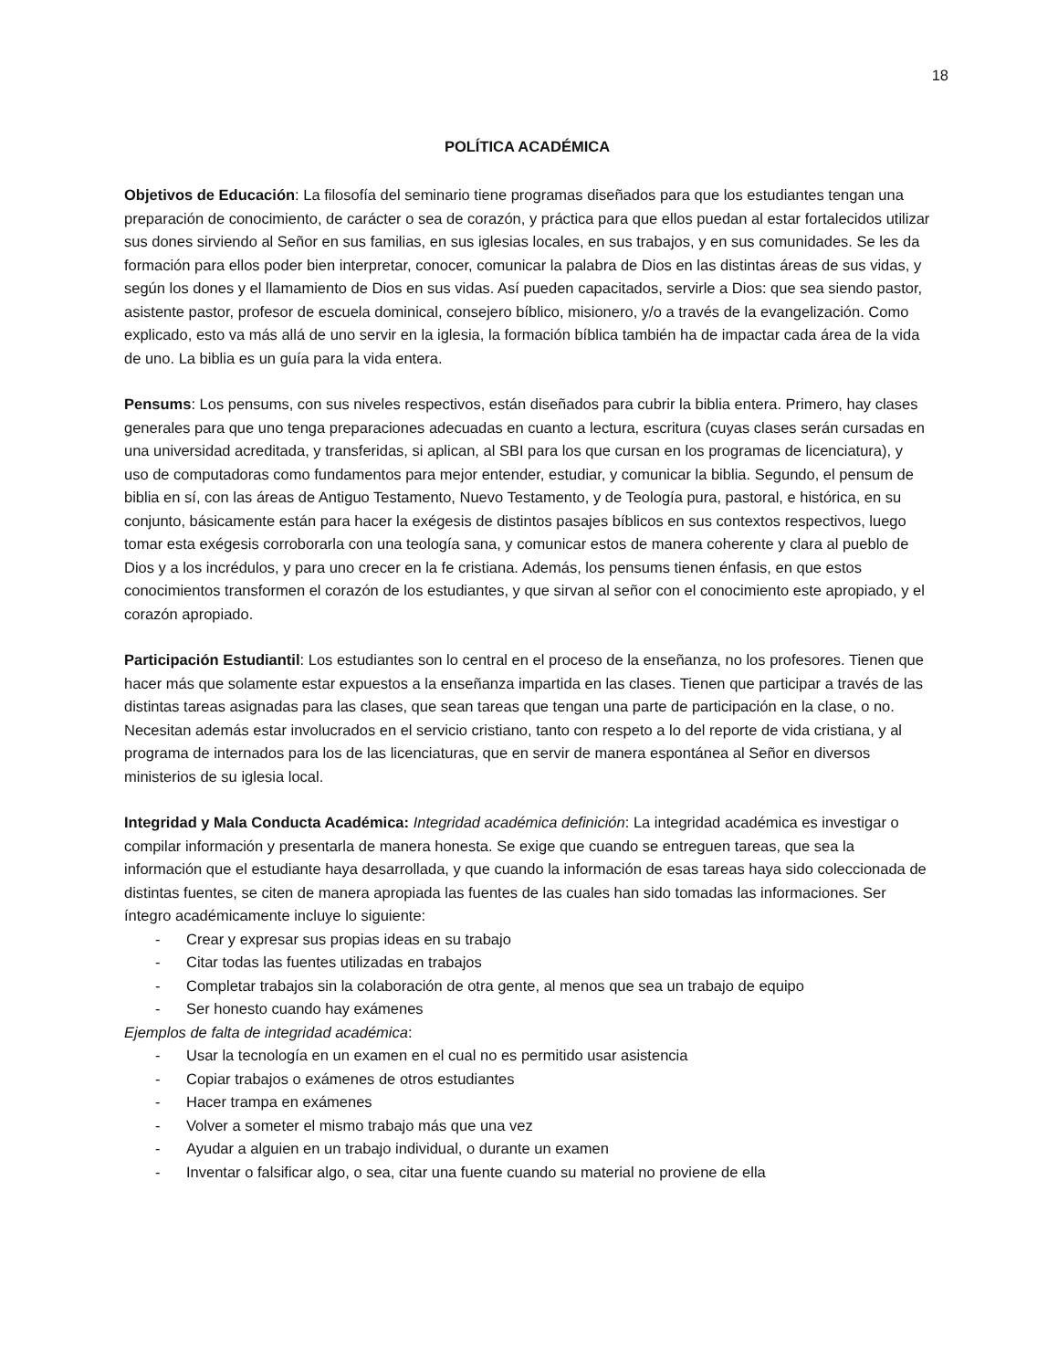18
POLÍTICA ACADÉMICA
Objetivos de Educación: La filosofía del seminario tiene programas diseñados para que los estudiantes tengan una preparación de conocimiento, de carácter o sea de corazón, y práctica para que ellos puedan al estar fortalecidos utilizar sus dones sirviendo al Señor en sus familias, en sus iglesias locales, en sus trabajos, y en sus comunidades. Se les da formación para ellos poder bien interpretar, conocer, comunicar la palabra de Dios en las distintas áreas de sus vidas, y según los dones y el llamamiento de Dios en sus vidas. Así pueden capacitados, servirle a Dios: que sea siendo pastor, asistente pastor, profesor de escuela dominical, consejero bíblico, misionero, y/o a través de la evangelización. Como explicado, esto va más allá de uno servir en la iglesia, la formación bíblica también ha de impactar cada área de la vida de uno. La biblia es un guía para la vida entera.
Pensums: Los pensums, con sus niveles respectivos, están diseñados para cubrir la biblia entera. Primero, hay clases generales para que uno tenga preparaciones adecuadas en cuanto a lectura, escritura (cuyas clases serán cursadas en una universidad acreditada, y transferidas, si aplican, al SBI para los que cursan en los programas de licenciatura), y uso de computadoras como fundamentos para mejor entender, estudiar, y comunicar la biblia. Segundo, el pensum de biblia en sí, con las áreas de Antiguo Testamento, Nuevo Testamento, y de Teología pura, pastoral, e histórica, en su conjunto, básicamente están para hacer la exégesis de distintos pasajes bíblicos en sus contextos respectivos, luego tomar esta exégesis corroborarla con una teología sana, y comunicar estos de manera coherente y clara al pueblo de Dios y a los incrédulos, y para uno crecer en la fe cristiana. Además, los pensums tienen énfasis, en que estos conocimientos transformen el corazón de los estudiantes, y que sirvan al señor con el conocimiento este apropiado, y el corazón apropiado.
Participación Estudiantil: Los estudiantes son lo central en el proceso de la enseñanza, no los profesores. Tienen que hacer más que solamente estar expuestos a la enseñanza impartida en las clases. Tienen que participar a través de las distintas tareas asignadas para las clases, que sean tareas que tengan una parte de participación en la clase, o no. Necesitan además estar involucrados en el servicio cristiano, tanto con respeto a lo del reporte de vida cristiana, y al programa de internados para los de las licenciaturas, que en servir de manera espontánea al Señor en diversos ministerios de su iglesia local.
Integridad y Mala Conducta Académica: Integridad académica definición: La integridad académica es investigar o compilar información y presentarla de manera honesta. Se exige que cuando se entreguen tareas, que sea la información que el estudiante haya desarrollada, y que cuando la información de esas tareas haya sido coleccionada de distintas fuentes, se citen de manera apropiada las fuentes de las cuales han sido tomadas las informaciones. Ser íntegro académicamente incluye lo siguiente:
- Crear y expresar sus propias ideas en su trabajo
- Citar todas las fuentes utilizadas en trabajos
- Completar trabajos sin la colaboración de otra gente, al menos que sea un trabajo de equipo
- Ser honesto cuando hay exámenes
Ejemplos de falta de integridad académica:
- Usar la tecnología en un examen en el cual no es permitido usar asistencia
- Copiar trabajos o exámenes de otros estudiantes
- Hacer trampa en exámenes
- Volver a someter el mismo trabajo más que una vez
- Ayudar a alguien en un trabajo individual, o durante un examen
- Inventar o falsificar algo, o sea, citar una fuente cuando su material no proviene de ella